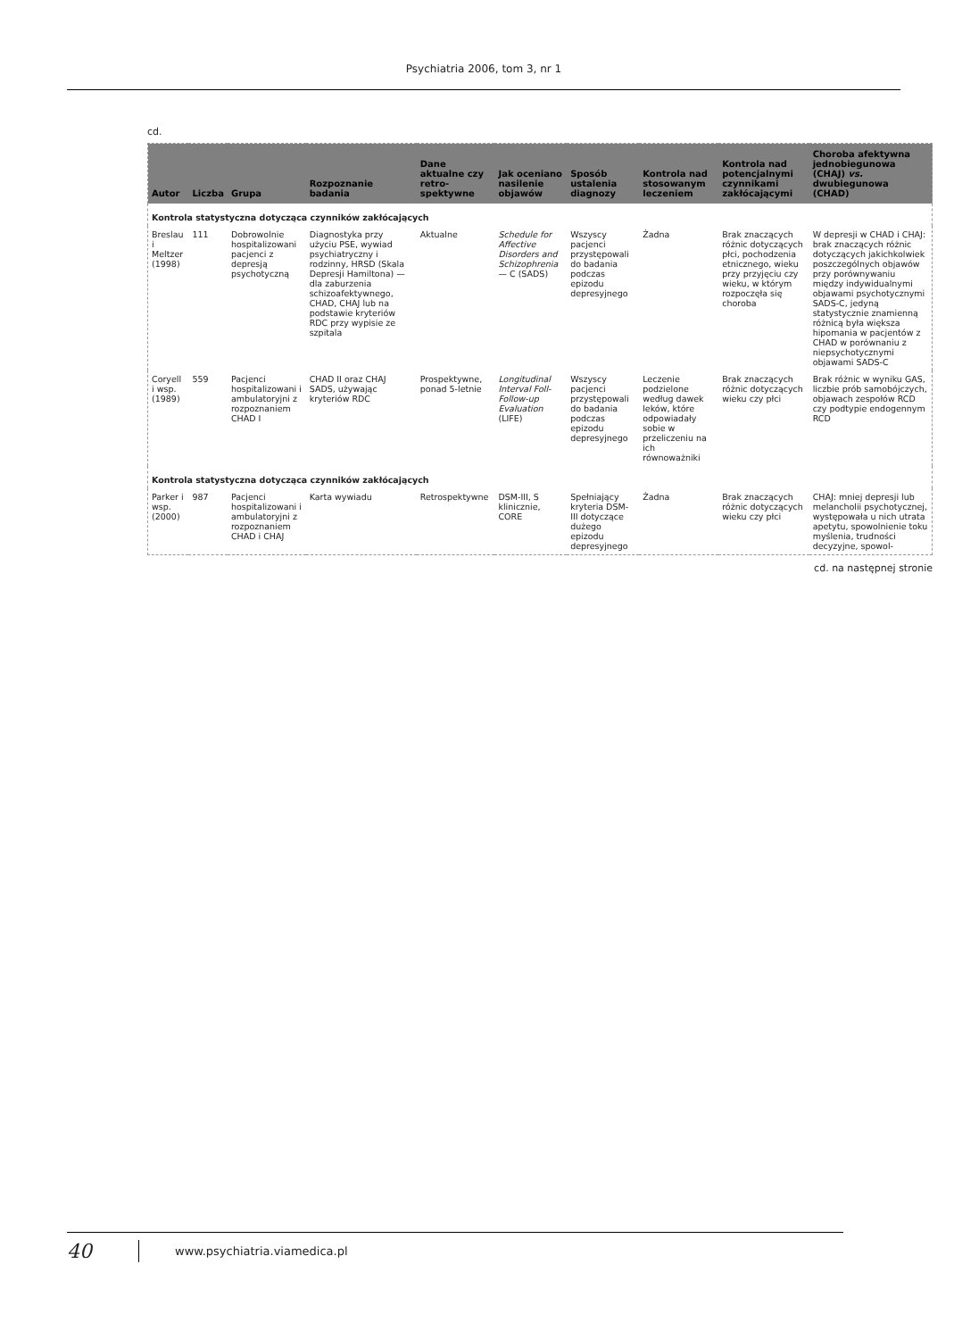Psychiatria 2006, tom 3, nr 1
cd.
| Autor | Liczba | Grupa | Rozpoznanie badania | Dane aktualne czy retro-spektywne | Jak oceniano nasilenie objawów | Sposób ustalenia diagnozy | Kontrola nad stosowanym leczeniem | Kontrola nad potencjalnymi czynnikami zakłócającymi | Choroba afektywna jednobiegunowa (CHAJ) vs. dwubiegunowa (CHAD) |
| --- | --- | --- | --- | --- | --- | --- | --- | --- | --- |
| Kontrola statystyczna dotycząca czynników zakłócających | | | | | | | | | |
| Breslau i Meltzer (1998) | 111 | Dobrowolnie hospitalizowani pacjenci z depresją psychotyczną | Diagnostyka przy użyciu PSE, wywiad psychiatryczny i rodzinny, HRSD (Skala Depresji Hamiltona) — dla zaburzenia schizoafektywnego, CHAD, CHAJ lub na podstawie kryteriów RDC przy wypisie ze szpitala | Aktualne | Schedule for Affective Disorders and Schizophrenia — C (SADS) | Wszyscy pacjenci przystępowali do badania podczas epizodu depresyjnego | Żadna | Brak znaczących różnic dotyczących płci, pochodzenia etnicznego, wieku przy przyjęciu czy wieku, w którym rozpoczęła się choroba | W depresji w CHAD i CHAJ: brak znaczących różnic dotyczących jakichkolwiek poszczególnych objawów przy porównywaniu między indywidualnymi objawami psychotycznymi SADS-C, jedyną statystycznie znamienną różnicą była większa hipomania w pacjentów z CHAD w porównaniu z niepsychotycznymi objawami SADS-C |
| Coryell i wsp. (1989) | 559 | Pacjenci hospitalizowani i ambulatoryjni z rozpoznaniem CHAD I | CHAD II oraz CHAJ SADS, używając kryteriów RDC | Prospektywne, ponad 5-letnie | Longitudinal Interval Foll-Follow-up Evaluation (LIFE) | Wszyscy pacjenci przystępowali do badania podczas epizodu depresyjnego | Leczenie podzielone według dawek leków, które odpowiadały sobie w przeliczeniu na ich równoważniki | Brak znaczących różnic dotyczących wieku czy płci | Brak różnic w wyniku GAS, liczbie prób samobójczych, objawach zespołów RCD czy podtypie endogennym RCD |
| Kontrola statystyczna dotycząca czynników zakłócających | | | | | | | | | |
| Parker i wsp. (2000) | 987 | Pacjenci hospitalizowani i ambulatoryjni z rozpoznaniem CHAD i CHAJ | Karta wywiadu | Retrospektywne | DSM-III, S klinicznie, CORE | Spełniający kryteria DSM-III dotyczące dużego epizodu depresyjnego | Żadna | Brak znaczących różnic dotyczących wieku czy płci | CHAJ: mniej depresji lub melancholii psychotycznej, występowała u nich utrata apetytu, spowolnienie toku myślenia, trudności decyzyjne, spowol- |
cd. na następnej stronie
40 www.psychiatria.viamedica.pl